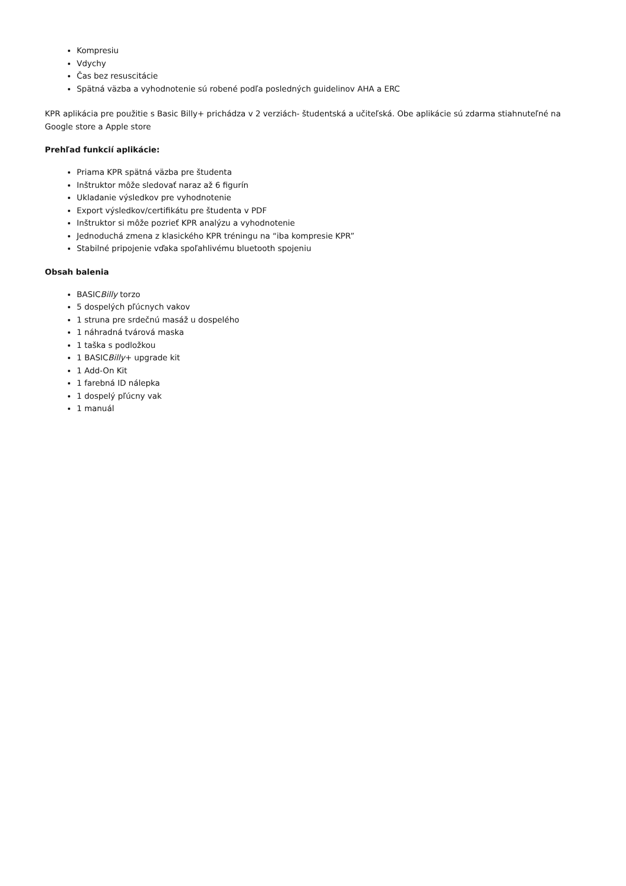Kompresiu
Vdychy
Čas bez resuscitácie
Spätná väzba a vyhodnotenie sú robené podľa posledných guidelinov AHA a ERC
KPR aplikácia pre použitie s Basic Billy+ prichádza v 2 verziách- študentská a učiteľská. Obe aplikácie sú zdarma stiahnuteľné na Google store a Apple store
Prehľad funkcií aplikácie:
Priama KPR spätná väzba pre študenta
Inštruktor môže sledovať naraz až 6 figurín
Ukladanie výsledkov pre vyhodnotenie
Export výsledkov/certifikátu pre študenta v PDF
Inštruktor si môže pozrieť KPR analýzu a vyhodnotenie
Jednoduchá zmena z klasického KPR tréningu na “iba kompresie KPR”
Stabilné pripojenie vďaka spoľahlivému bluetooth spojeniu
Obsah balenia
BASICBilly torzo
5 dospelých pľúcnych vakov
1 struna pre srdečnú masáž u dospelého
1 náhradná tvárová maska
1 taška s podložkou
1 BASICBilly+ upgrade kit
1 Add-On Kit
1 farebná ID nálepka
1 dospelý pľúcny vak
1 manuál